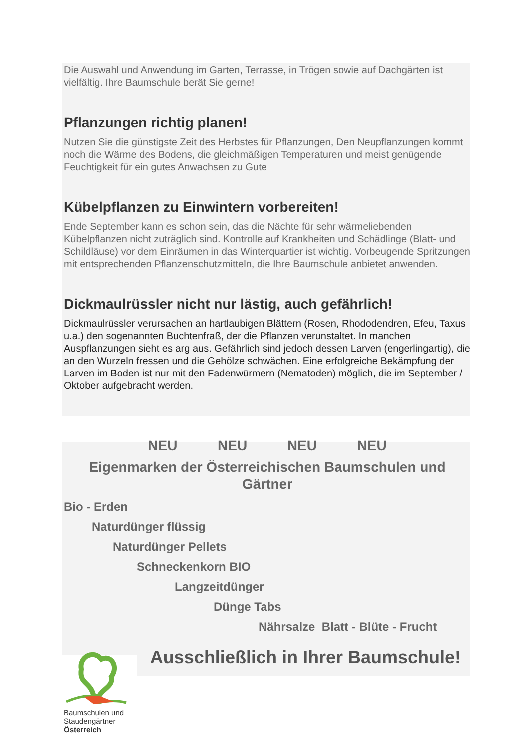Die Auswahl und Anwendung im Garten, Terrasse, in Trögen sowie auf Dachgärten ist vielfältig. Ihre Baumschule berät Sie gerne!
Pflanzungen richtig planen!
Nutzen Sie die günstigste Zeit des Herbstes für Pflanzungen, Den Neupflanzungen kommt noch die Wärme des Bodens, die gleichmäßigen Temperaturen und meist genügende Feuchtigkeit für ein gutes Anwachsen zu Gute
Kübelpflanzen zu Einwintern vorbereiten!
Ende September kann es schon sein, das die Nächte für sehr wärmeliebenden Kübelpflanzen nicht zuträglich sind. Kontrolle auf Krankheiten und Schädlinge (Blatt- und Schildläuse) vor dem Einräumen in das Winterquartier ist wichtig. Vorbeugende Spritzungen mit entsprechenden Pflanzenschutzmitteln, die Ihre Baumschule anbietet anwenden.
Dickmaulrüssler nicht nur lästig, auch gefährlich!
Dickmaulrüssler verursachen an hartlaubigen Blättern (Rosen, Rhododendren, Efeu, Taxus u.a.) den sogenannten Buchtenfraß, der die Pflanzen verunstaltet. In manchen Auspflanzungen sieht es arg aus. Gefährlich sind jedoch dessen Larven (engerlingartig), die an den Wurzeln fressen und die Gehölze schwächen. Eine erfolgreiche Bekämpfung der Larven im Boden ist nur mit den Fadenwürmern (Nematoden) möglich, die im September / Oktober aufgebracht werden.
NEU NEU NEU NEU
Eigenmarken der Österreichischen Baumschulen und Gärtner
Bio - Erden
Naturdünger flüssig
Naturdünger Pellets
Schneckenkorn BIO
Langzeitdünger
Dünge Tabs
Nährsalze Blatt - Blüte - Frucht
Baumschulen und Staudengärtner Österreich
Ausschließlich in Ihrer Baumschule!